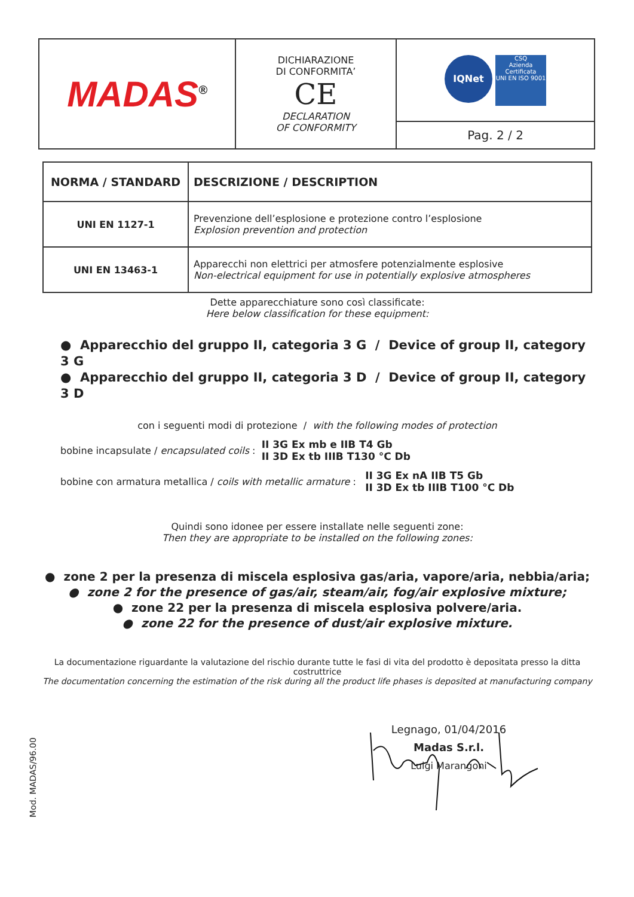| MADAS<sup>®</sup> | DICHIARAZIONE DI CONFORMITA’ CE DECLARATION OF CONFORMITY | IQNet CSQ Azienda Certificata UNI EN ISO 9001 |
| | | Pag. 2 / 2 |
| NORMA / STANDARD | DESCRIZIONE / DESCRIPTION |
| --- | --- |
| UNI EN 1127-1 | Prevenzione dell’esplosione e protezione contro l’esplosione Explosion prevention and protection |
| UNI EN 13463-1 | Apparecchi non elettrici per atmosfere potenzialmente esplosive Non-electrical equipment for use in potentially explosive atmospheres |
Dette apparecchiature sono così classificate:
Here below classification for these equipment:
● Apparecchio del gruppo II, categoria 3 G / Device of group II, category 3 G
● Apparecchio del gruppo II, categoria 3 D / Device of group II, category 3 D
con i seguenti modi di protezione / with the following modes of protection
bobine incapsulate / encapsulated coils : II 3G Ex mb e IIB T4 Gb
II 3D Ex tb IIIB T130 °C Db
bobine con armatura metallica / coils with metallic armature : II 3G Ex nA IIB T5 Gb
II 3D Ex tb IIIB T100 °C Db
Quindi sono idonee per essere installate nelle seguenti zone:
Then they are appropriate to be installed on the following zones:
● zone 2 per la presenza di miscela esplosiva gas/aria, vapore/aria, nebbia/aria;
● zone 2 for the presence of gas/air, steam/air, fog/air explosive mixture;
● zone 22 per la presenza di miscela esplosiva polvere/aria.
● zone 22 for the presence of dust/air explosive mixture.
La documentazione riguardante la valutazione del rischio durante tutte le fasi di vita del prodotto è depositata presso la ditta costruttrice
The documentation concerning the estimation of the risk during all the product life phases is deposited at manufacturing company
Legnago, 01/04/2016
Madas S.r.l.
Luigi Marangoni
Mod. MADAS/96.00